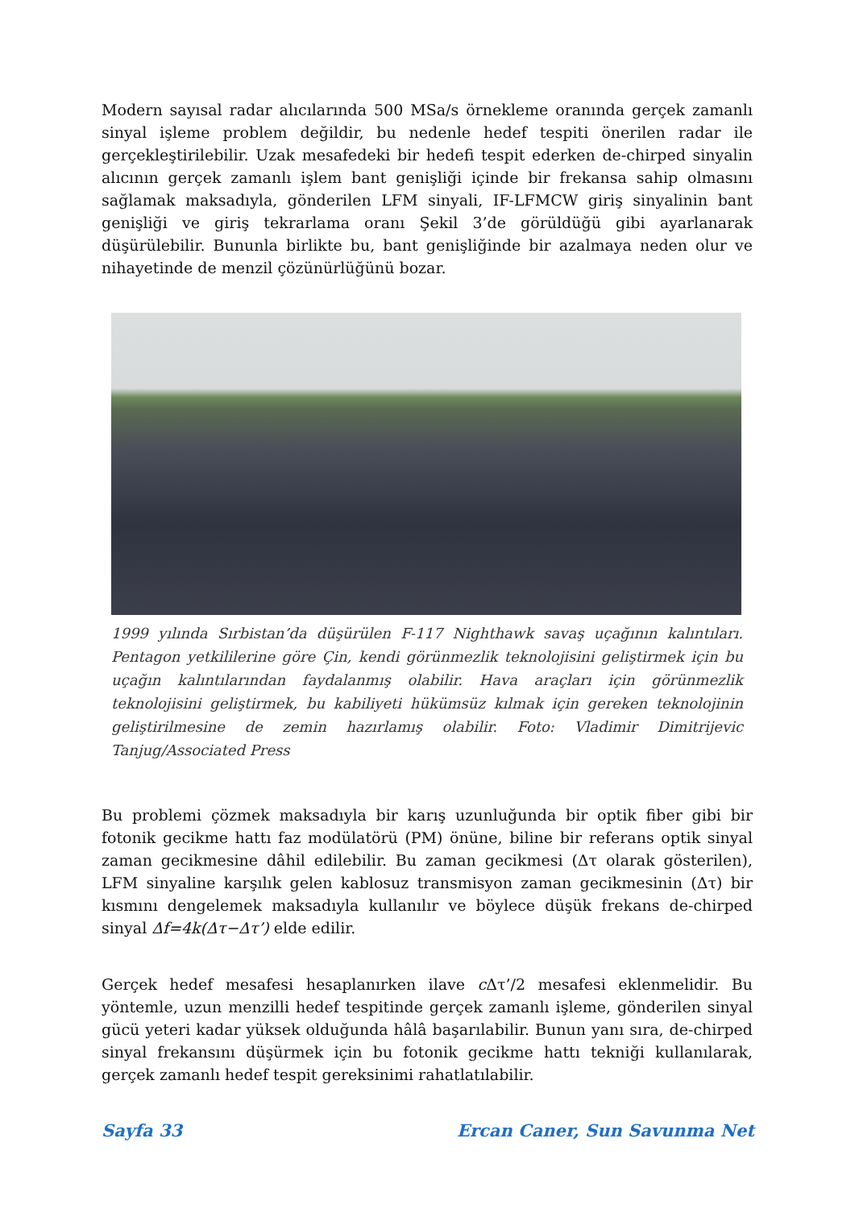Modern sayısal radar alıcılarında 500 MSa/s örnekleme oranında gerçek zamanlı sinyal işleme problem değildir, bu nedenle hedef tespiti önerilen radar ile gerçekleştirilebilir. Uzak mesafedeki bir hedefi tespit ederken de-chirped sinyalin alıcının gerçek zamanlı işlem bant genişliği içinde bir frekansa sahip olmasını sağlamak maksadıyla, gönderilen LFM sinyali, IF-LFMCW giriş sinyalinin bant genişliği ve giriş tekrarlama oranı Şekil 3’de görüldüğü gibi ayarlanarak düşürülebilir. Bununla birlikte bu, bant genişliğinde bir azalmaya neden olur ve nihayetinde de menzil çözünürlüğünü bozar.
1999 yılında Sırbistan’da düşürülen F-117 Nighthawk savaş uçağının kalıntıları. Pentagon yetkililerine göre Çin, kendi görünmezlik teknolojisini geliştirmek için bu uçağın kalıntılarından faydalanmış olabilir. Hava araçları için görünmezlik teknolojisini geliştirmek, bu kabiliyeti hükümsüz kılmak için gereken teknolojinin geliştirilmesine de zemin hazırlamış olabilir. Foto: Vladimir Dimitrijevic Tanjug/Associated Press
Bu problemi çözmek maksadıyla bir karış uzunluğunda bir optik fiber gibi bir fotonik gecikme hattı faz modülatörü (PM) önüne, biline bir referans optik sinyal zaman gecikmesine dâhil edilebilir. Bu zaman gecikmesi (Δτ olarak gösterilen), LFM sinyaline karşılık gelen kablosuz transmisyon zaman gecikmesinin (Δτ) bir kısmını dengelemek maksadıyla kullanılır ve böylece düşük frekans de-chirped sinyal Δf=4k(Δτ−Δτ’) elde edilir.
Gerçek hedef mesafesi hesaplanırken ilave c Δτ’/2 mesafesi eklenmelidir. Bu yöntemle, uzun menzilli hedef tespitinde gerçek zamanlı işleme, gönderilen sinyal gücü yeteri kadar yüksek olduğunda hâlâ başarılabilir. Bunun yanı sıra, de-chirped sinyal frekansını düşürmek için bu fotonik gecikme hattı tekniği kullanılarak, gerçek zamanlı hedef tespit gereksinimi rahatlatılabilir.
Sayfa 33 Ercan Caner, Sun Savunma Net